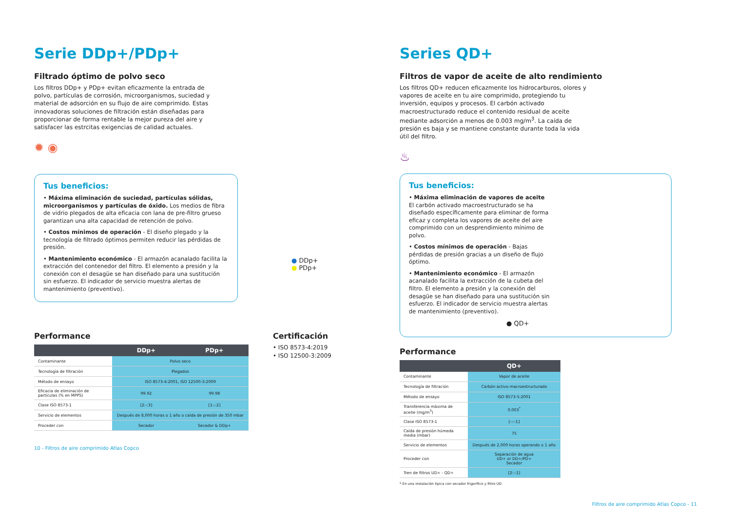Serie DDp+/PDp+
Filtrado óptimo de polvo seco
Los filtros DDp+ y PDp+ evitan eficazmente la entrada de polvo, partículas de corrosión, microorganismos, suciedad y material de adsorción en su flujo de aire comprimido. Estas innovadoras soluciones de filtración están diseñadas para proporcionar de forma rentable la mejor pureza del aire y satisfacer las estrcitas exigencias de calidad actuales.
✹ ◉
Tus beneficios:
• Máxima eliminación de suciedad, partículas sólidas, microorganismos y partículas de óxido. Los medios de fibra de vidrio plegados de alta eficacia con lana de pre-filtro grueso garantizan una alta capacidad de retención de polvo.
• Costos mínimos de operación - El diseño plegado y la tecnología de filtrado óptimos permiten reducir las pérdidas de presión.
• Mantenimiento económico - El armazón acanalado facilita la extracción del contenedor del filtro. El elemento a presión y la conexión con el desagüe se han diseñado para una sustitución sin esfuerzo. El indicador de servicio muestra alertas de mantenimiento (preventivo).
● DDp+
● PDp+
Performance
| | DDp+ | PDp+ |
| --- | --- | --- |
| Contaminante | Polvo seco | |
| Tecnología de filtración | Plegados | |
| Método de ensayo | ISO 8573-4:2001, ISO 12500-3:2009 | |
| Eficacia de eliminación de partículas (% en MPPS) | 99.92 | 99.98 |
| Clase ISO 8573-1 | [2:-:3] | [1:-:2] |
| Servicio de elementos | Después de 8,000 horas o 1 año o caída de presión de 350 mbar | |
| Proceder con | Secador | Secador & DDp+ |
Certificación
• ISO 8573-4:2019
• ISO 12500-3:2009
10 - Filtros de aire comprimido Atlas Copco
Series QD+
Filtros de vapor de aceite de alto rendimiento
Los filtros QD+ reducen eficazmente los hidrocarburos, olores y vapores de aceite en tu aire comprimido, protegiendo tu inversión, equipos y procesos. El carbón activado macroestructurado reduce el contenido residual de aceite mediante adsorción a menos de 0.003 mg/m<sup>3</sup>. La caída de presión es baja y se mantiene constante durante toda la vida útil del filtro.
♨
Tus beneficios:
• Máxima eliminación de vapores de aceite
El carbón activado macroestructurado se ha diseñado específicamente para eliminar de forma eficaz y completa los vapores de aceite del aire comprimido con un desprendimiento mínimo de polvo.
• Costos mínimos de operación - Bajas pérdidas de presión gracias a un diseño de flujo óptimo.
• Mantenimiento económico - El armazón acanalado facilita la extracción de la cubeta del filtro. El elemento a presión y la conexión del desagüe se han diseñado para una sustitución sin esfuerzo. El indicador de servicio muestra alertas de mantenimiento (preventivo).
● QD+
Performance
| | QD+ |
| --- | --- |
| Contaminante | Vapor de aceite |
| Tecnología de filtración | Carbón activo macroestructurado |
| Método de ensayo | ISO 8573-5:2001 |
| Transferencia máxima de aceite (mg/m<sup>3</sup>) | 0.003<sup>*</sup> |
| Clase ISO 8573-1 | [-:-:1] |
| Caída de presión húmeda media (mbar) | 75 |
| Servicio de elementos | Después de 2,000 horas operando o 1 año |
| Proceder con | Separación de agua UD+ or DD+/PD+ Secador |
| Tren de filtros UD+ - QD+ | [2:-:1] |
* En una instalación típica con secador frigorífico y filtro UD
Filtros de aire comprimido Atlas Copco - 11